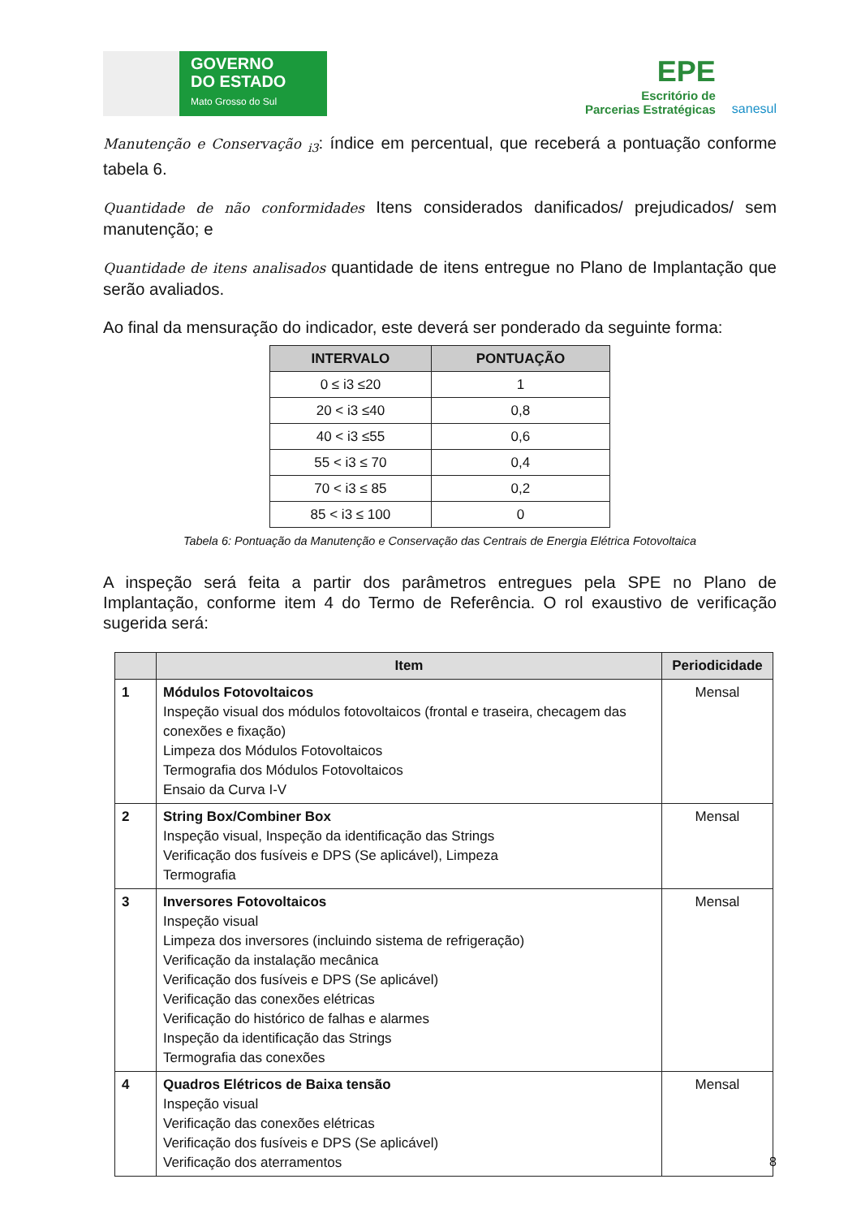GOVERNO
DO ESTADO
Mato Grosso do Sul
EPE
Escritório de
Parcerias Estratégicas
sanesul
Manutenção e Conservação <sub>i3</sub>: índice em percentual, que receberá a pontuação conforme tabela 6.
Quantidade de não conformidades Itens considerados danificados/ prejudicados/ sem manutenção; e
Quantidade de itens analisados quantidade de itens entregue no Plano de Implantação que serão avaliados.
Ao final da mensuração do indicador, este deverá ser ponderado da seguinte forma:
| INTERVALO | PONTUAÇÃO |
| --- | --- |
| 0 ≤ i3 ≤20 | 1 |
| 20 < i3 ≤40 | 0,8 |
| 40 < i3 ≤55 | 0,6 |
| 55 < i3 ≤ 70 | 0,4 |
| 70 < i3 ≤ 85 | 0,2 |
| 85 < i3 ≤ 100 | 0 |
Tabela 6: Pontuação da Manutenção e Conservação das Centrais de Energia Elétrica Fotovoltaica
A inspeção será feita a partir dos parâmetros entregues pela SPE no Plano de Implantação, conforme item 4 do Termo de Referência. O rol exaustivo de verificação sugerida será:
| | Item | Periodicidade |
| --- | --- | --- |
| 1 | Módulos Fotovoltaicos Inspeção visual dos módulos fotovoltaicos (frontal e traseira, checagem das conexões e fixação) Limpeza dos Módulos Fotovoltaicos Termografia dos Módulos Fotovoltaicos Ensaio da Curva I-V | Mensal |
| 2 | String Box/Combiner Box Inspeção visual, Inspeção da identificação das Strings Verificação dos fusíveis e DPS (Se aplicável), Limpeza Termografia | Mensal |
| 3 | Inversores Fotovoltaicos Inspeção visual Limpeza dos inversores (incluindo sistema de refrigeração) Verificação da instalação mecânica Verificação dos fusíveis e DPS (Se aplicável) Verificação das conexões elétricas Verificação do histórico de falhas e alarmes Inspeção da identificação das Strings Termografia das conexões | Mensal |
| 4 | Quadros Elétricos de Baixa tensão Inspeção visual Verificação das conexões elétricas Verificação dos fusíveis e DPS (Se aplicável) Verificação dos aterramentos | Mensal |
8